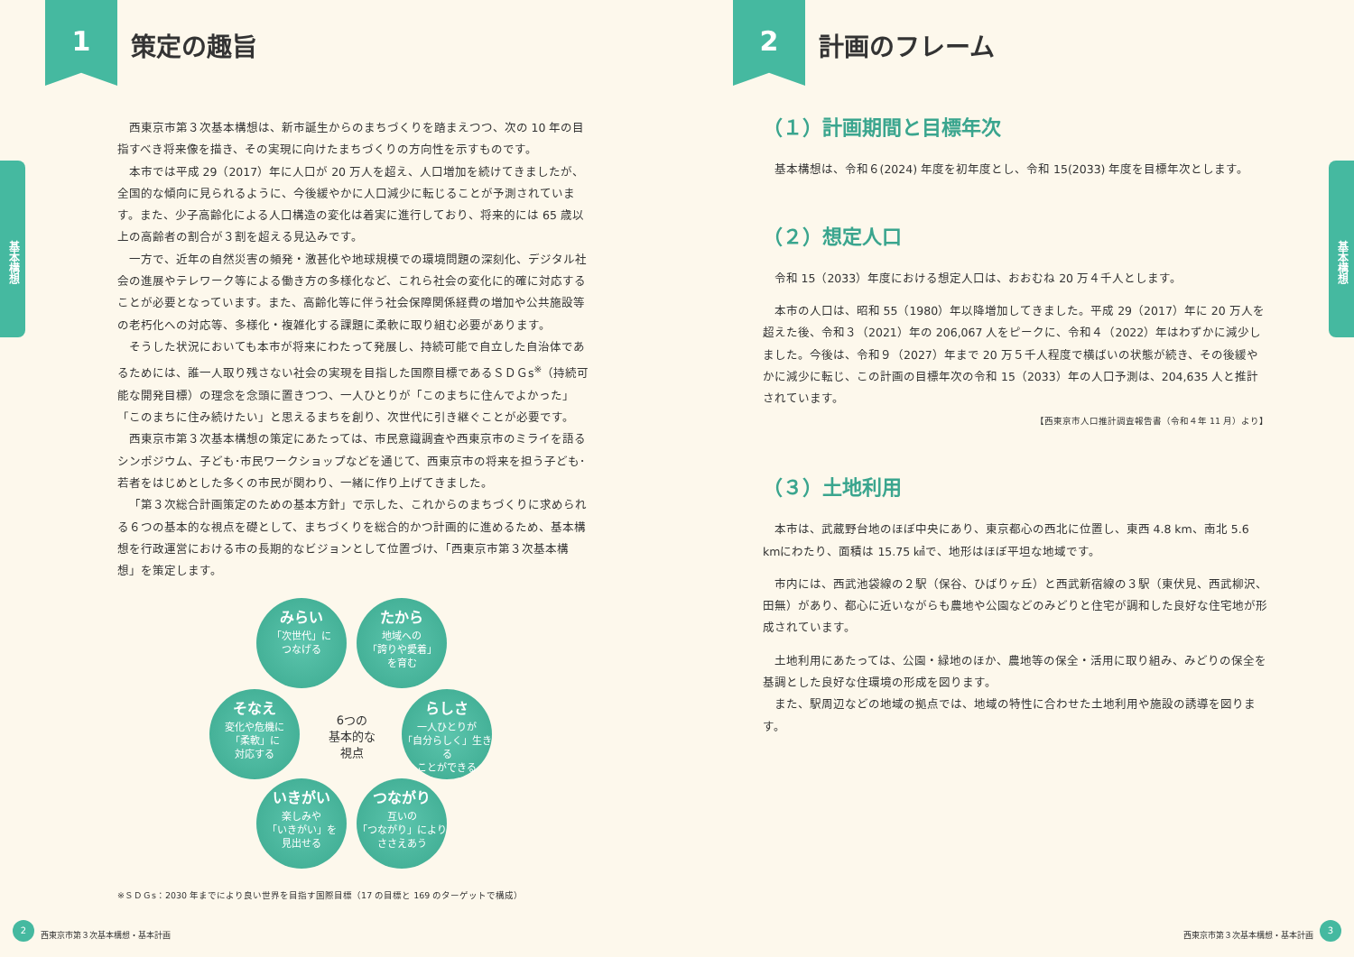1 策定の趣旨
基本構想
西東京市第３次基本構想は、新市誕生からのまちづくりを踏まえつつ、次の 10 年の目指すべき将来像を描き、その実現に向けたまちづくりの方向性を示すものです。
本市では平成 29（2017）年に人口が 20 万人を超え、人口増加を続けてきましたが、全国的な傾向に見られるように、今後緩やかに人口減少に転じることが予測されています。また、少子高齢化による人口構造の変化は着実に進行しており、将来的には 65 歳以上の高齢者の割合が３割を超える見込みです。
一方で、近年の自然災害の頻発・激甚化や地球規模での環境問題の深刻化、デジタル社会の進展やテレワーク等による働き方の多様化など、これら社会の変化に的確に対応することが必要となっています。また、高齢化等に伴う社会保障関係経費の増加や公共施設等の老朽化への対応等、多様化・複雑化する課題に柔軟に取り組む必要があります。
そうした状況においても本市が将来にわたって発展し、持続可能で自立した自治体であるためには、誰一人取り残さない社会の実現を目指した国際目標であるＳＤＧs<sup>※</sup>（持続可能な開発目標）の理念を念頭に置きつつ、一人ひとりが「このまちに住んでよかった」「このまちに住み続けたい」と思えるまちを創り、次世代に引き継ぐことが必要です。
西東京市第３次基本構想の策定にあたっては、市民意識調査や西東京市のミライを語るシンポジウム、子ども･市民ワークショップなどを通じて、西東京市の将来を担う子ども･若者をはじめとした多くの市民が関わり、一緒に作り上げてきました。
「第３次総合計画策定のための基本方針」で示した、これからのまちづくりに求められる６つの基本的な視点を礎として、まちづくりを総合的かつ計画的に進めるため、基本構想を行政運営における市の長期的なビジョンとして位置づけ、「西東京市第３次基本構想」を策定します。
みらい
「次世代」に
つなげる
たから
地域への
「誇りや愛着」
を育む
そなえ
変化や危機に
「柔軟」に
対応する
6つの
基本的な
視点
らしさ
一人ひとりが
「自分らしく」生きる
ことができる
いきがい
楽しみや
「いきがい」を
見出せる
つながり
互いの
「つながり」により
ささえあう
※ＳＤＧs：2030 年までにより良い世界を目指す国際目標（17 の目標と 169 のターゲットで構成）
2
西東京市第３次基本構想・基本計画
2 計画のフレーム
基本構想
（１）計画期間と目標年次
基本構想は、令和６(2024) 年度を初年度とし、令和 15(2033) 年度を目標年次とします。
（２）想定人口
令和 15（2033）年度における想定人口は、おおむね 20 万４千人とします。
本市の人口は、昭和 55（1980）年以降増加してきました。平成 29（2017）年に 20 万人を超えた後、令和３（2021）年の 206,067 人をピークに、令和４（2022）年はわずかに減少しました。今後は、令和９（2027）年まで 20 万５千人程度で横ばいの状態が続き、その後緩やかに減少に転じ、この計画の目標年次の令和 15（2033）年の人口予測は、204,635 人と推計されています。
【西東京市人口推計調査報告書（令和４年 11 月）より】
（３）土地利用
本市は、武蔵野台地のほぼ中央にあり、東京都心の西北に位置し、東西 4.8 km、南北 5.6 kmにわたり、面積は 15.75 ㎢で、地形はほぼ平坦な地域です。
市内には、西武池袋線の２駅（保谷、ひばりヶ丘）と西武新宿線の３駅（東伏見、西武柳沢、田無）があり、都心に近いながらも農地や公園などのみどりと住宅が調和した良好な住宅地が形成されています。
土地利用にあたっては、公園・緑地のほか、農地等の保全・活用に取り組み、みどりの保全を基調とした良好な住環境の形成を図ります。
また、駅周辺などの地域の拠点では、地域の特性に合わせた土地利用や施設の誘導を図ります。
西東京市第３次基本構想・基本計画
3